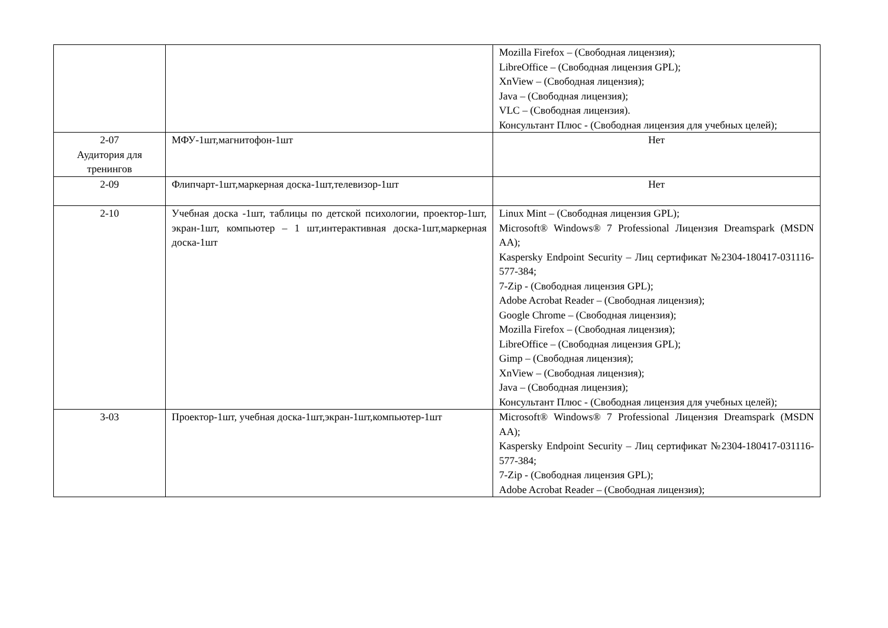| | | Mozilla Firefox – (Свободная лицензия); LibreOffice – (Свободная лицензия GPL); XnView – (Свободная лицензия); Java – (Свободная лицензия); VLC – (Свободная лицензия). Консультант Плюс - (Свободная лицензия для учебных целей); |
| 2-07 Аудитория для тренингов | МФУ-1шт,магнитофон-1шт | Нет |
| 2-09 | Флипчарт-1шт,маркерная доска-1шт,телевизор-1шт | Нет |
| 2-10 | Учебная доска -1шт, таблицы по детской психологии, проектор-1шт, экран-1шт, компьютер – 1 шт,интерактивная доска-1шт,маркерная доска-1шт | Linux Mint – (Свободная лицензия GPL); Microsoft® Windows® 7 Professional Лицензия Dreamspark (MSDN AA); Kaspersky Endpoint Security – Лиц сертификат №2304-180417-031116- 577-384; 7-Zip - (Свободная лицензия GPL); Adobe Acrobat Reader – (Свободная лицензия); Google Chrome – (Свободная лицензия); Mozilla Firefox – (Свободная лицензия); LibreOffice – (Свободная лицензия GPL); Gimp – (Свободная лицензия); XnView – (Свободная лицензия); Java – (Свободная лицензия); Консультант Плюс - (Свободная лицензия для учебных целей); |
| 3-03 | Проектор-1шт, учебная доска-1шт,экран-1шт,компьютер-1шт | Microsoft® Windows® 7 Professional Лицензия Dreamspark (MSDN AA); Kaspersky Endpoint Security – Лиц сертификат №2304-180417-031116- 577-384; 7-Zip - (Свободная лицензия GPL); Adobe Acrobat Reader – (Свободная лицензия); |